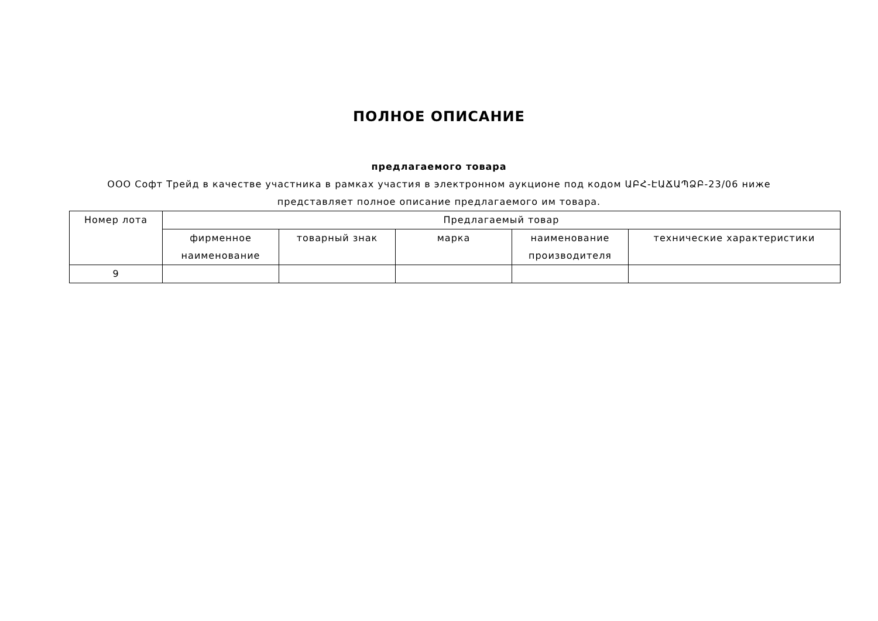ПОЛНОЕ ОПИСАНИЕ
предлагаемого товара
ООО Софт Трейд в качестве участника в рамках участия в электронном аукционе под кодом ԱԲՀ-ԷԱՃԱՊՁԲ-23/06 ниже представляет полное описание предлагаемого им товара.
| Номер лота | Предлагаемый товар | | | | |
| --- | --- | --- | --- | --- | --- |
| | фирменное наименование | товарный знак | марка | наименование производителя | технические характеристики |
| 9 | | | | | |